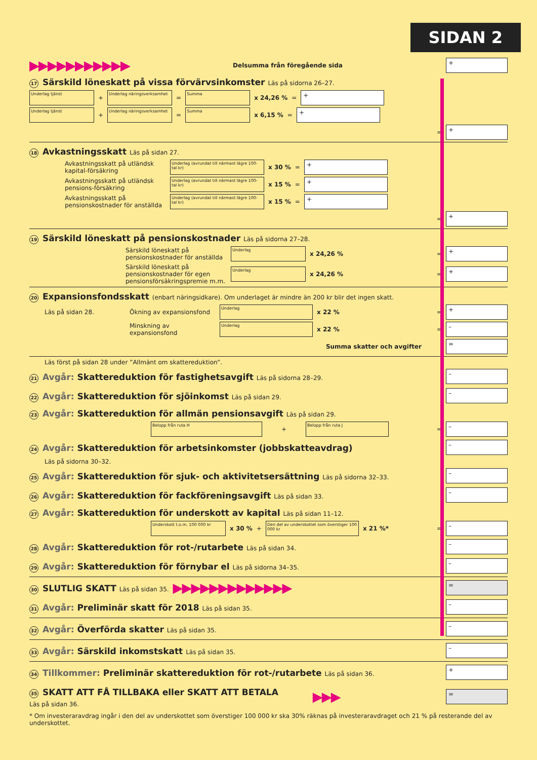SIDAN 2
▶▶▶▶▶▶▶▶▶▶▶ Delsumma från föregående sida
+
17 Särskild löneskatt på vissa förvärvsinkomster Läs på sidorna 26–27.
Underlag tjänst
+
Underlag näringsverksamhet
=
Summa
x 24,26 % =
+
Underlag tjänst
+
Underlag näringsverksamhet
=
Summa
x 6,15 % =
+
=
+
18 Avkastningsskatt Läs på sidan 27.
Avkastningsskatt på utländsk kapital-försäkring
Underlag (avrundat till närmast lägre 100-tal kr)
x 30 % =
+
Avkastningsskatt på utländsk pensions-försäkring
Underlag (avrundat till närmast lägre 100-tal kr)
x 15 % =
+
Avkastningsskatt på pensionskostnader för anställda
Underlag (avrundat till närmast lägre 100-tal kr)
x 15 % =
+
=
+
19 Särskild löneskatt på pensionskostnader Läs på sidorna 27–28.
Särskild löneskatt på pensionskostnader för anställda
Underlag
x 24,26 % =
+
Särskild löneskatt på pensionskostnader för egen pensionsförsäkringspremie m.m.
Underlag
x 24,26 % =
+
20 Expansionsfondsskatt (enbart näringsidkare). Om underlaget är mindre än 200 kr blir det ingen skatt.
Läs på sidan 28. Ökning av expansionsfond
Underlag
x 22 % =
+
Minskning av expansionsfond
Underlag
x 22 % =
–
Summa skatter och avgifter
=
Läs först på sidan 28 under ”Allmänt om skattereduktion”.
21 Avgår: Skattereduktion för fastighetsavgift Läs på sidorna 28–29.
–
22 Avgår: Skattereduktion för sjöinkomst Läs på sidan 29.
–
23 Avgår: Skattereduktion för allmän pensionsavgift Läs på sidan 29.
Belopp från ruta H
+
Belopp från ruta J
=
–
24 Avgår: Skattereduktion för arbetsinkomster (jobbskatteavdrag)
–
Läs på sidorna 30–32.
25 Avgår: Skattereduktion för sjuk- och aktivitetsersättning Läs på sidorna 32–33.
–
26 Avgår: Skattereduktion för fackföreningsavgift Läs på sidan 33.
–
27 Avgår: Skattereduktion för underskott av kapital Läs på sidan 11–12.
Underskott t.o.m. 100 000 kr
x 30 % +
Den del av underskottet som överstiger 100 000 kr
x 21 %* =
–
28 Avgår: Skattereduktion för rot-/rutarbete Läs på sidan 34.
–
29 Avgår: Skattereduktion för förnybar el Läs på sidorna 34–35.
–
30 SLUTLIG SKATT Läs på sidan 35.
▶▶▶▶▶▶▶▶▶▶▶▶▶
=
31 Avgår: Preliminär skatt för 2018 Läs på sidan 35.
–
32 Avgår: Överförda skatter Läs på sidan 35.
–
33 Avgår: Särskild inkomstskatt Läs på sidan 35.
–
34 Tillkommer: Preliminär skattereduktion för rot-/rutarbete Läs på sidan 36.
+
35 SKATT ATT FÅ TILLBAKA eller SKATT ATT BETALA
Läs på sidan 36.
▶▶▶
=
* Om investeraravdrag ingår i den del av underskottet som överstiger 100 000 kr ska 30% räknas på investeraravdraget och 21 % på resterande del av underskottet.